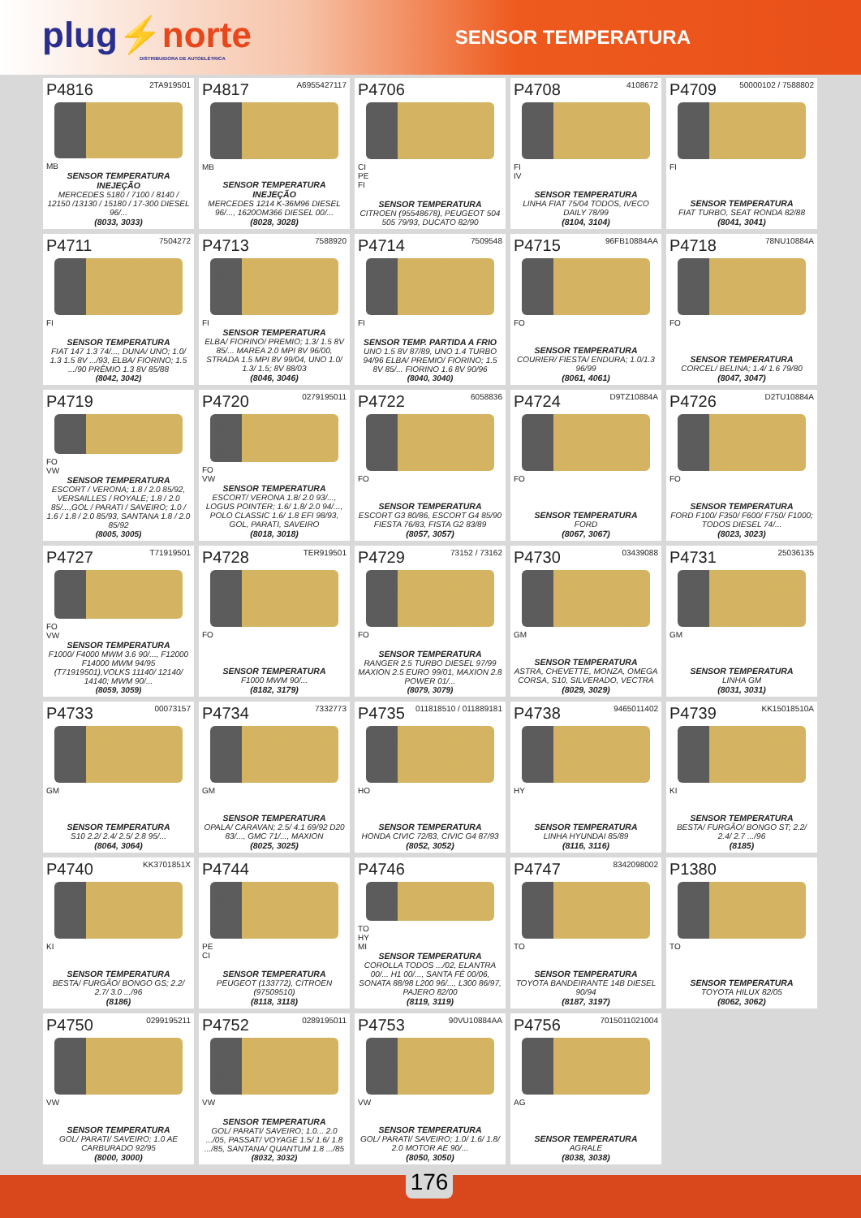plug⚡norte
DISTRIBUIDORA DE AUTOELÉTRICA
SENSOR TEMPERATURA
P4816 2TA919501
MB
SENSOR TEMPERATURA INEJEÇÃO
MERCEDES 5180 / 7100 / 8140 / 12150 /13130 / 15180 / 17-300 DIESEL 96/...
(8033, 3033)
P4817 A6955427117
MB
SENSOR TEMPERATURA INEJEÇÃO
MERCEDES 1214 K-36M96 DIESEL 96/..., 1620OM366 DIESEL 00/...
(8028, 3028)
P4706
CI
PE
FI
SENSOR TEMPERATURA
CITROEN (95548678), PEUGEOT 504 505 79/93, DUCATO 82/90
P4708 4108672
FI
IV
SENSOR TEMPERATURA
LINHA FIAT 75/04 TODOS, IVECO DAILY 78/99
(8104, 3104)
P4709 50000102 / 7588802
FI
SENSOR TEMPERATURA
FIAT TURBO, SEAT RONDA 82/88
(8041, 3041)
P4711 7504272
FI
SENSOR TEMPERATURA
FIAT 147 1.3 74/..., DUNA/ UNO; 1.0/ 1.3 1.5 8V .../93, ELBA/ FIORINO; 1.5 .../90 PRÊMIO 1.3 8V 85/88
(8042, 3042)
P4713 7588920
FI
SENSOR TEMPERATURA
ELBA/ FIORINO/ PREMIO; 1.3/ 1.5 8V 85/... MAREA 2.0 MPI 8V 96/00, STRADA 1.5 MPI 8V 99/04, UNO 1.0/ 1.3/ 1.5; 8V 88/03
(8046, 3046)
P4714 7509548
FI
SENSOR TEMP. PARTIDA A FRIO
UNO 1.5 8V 87/89, UNO 1.4 TURBO 94/96 ELBA/ PREMIO/ FIORINO; 1.5 8V 85/... FIORINO 1.6 8V 90/96
(8040, 3040)
P4715 96FB10884AA
FO
SENSOR TEMPERATURA
COURIER/ FIESTA/ ENDURA; 1.0/1.3 96/99
(8061, 4061)
P4718 78NU10884A
FO
SENSOR TEMPERATURA
CORCEL/ BELINA; 1.4/ 1.6 79/80
(8047, 3047)
P4719
FO
VW
SENSOR TEMPERATURA
ESCORT / VERONA; 1.8 / 2.0 85/92, VERSAILLES / ROYALE; 1.8 / 2.0 85/...,GOL / PARATI / SAVEIRO; 1.0 / 1.6 / 1.8 / 2.0 85/93, SANTANA 1.8 / 2.0 85/92
(8005, 3005)
P4720 0279195011
FO
VW
SENSOR TEMPERATURA
ESCORT/ VERONA 1.8/ 2.0 93/..., LOGUS POINTER; 1.6/ 1.8/ 2.0 94/..., POLO CLASSIC 1.6/ 1.8 EFI 98/93, GOL, PARATI, SAVEIRO
(8018, 3018)
P4722 6058836
FO
SENSOR TEMPERATURA
ESCORT G3 80/86, ESCORT G4 85/90 FIESTA 76/83, FISTA G2 83/89
(8057, 3057)
P4724 D9TZ10884A
FO
SENSOR TEMPERATURA
FORD
(8067, 3067)
P4726 D2TU10884A
FO
SENSOR TEMPERATURA
FORD F100/ F350/ F600/ F750/ F1000; TODOS DIESEL 74/...
(8023, 3023)
P4727 T71919501
FO
VW
SENSOR TEMPERATURA
F1000/ F4000 MWM 3.6 90/..., F12000 F14000 MWM 94/95 (T71919501),VOLKS 11140/ 12140/ 14140; MWM 90/...
(8059, 3059)
P4728 TER919501
FO
SENSOR TEMPERATURA
F1000 MWM 90/...
(8182, 3179)
P4729 73152 / 73162
FO
SENSOR TEMPERATURA
RANGER 2.5 TURBO DIESEL 97/99 MAXION 2.5 EURO 99/01, MAXION 2.8 POWER 01/...
(8079, 3079)
P4730 03439088
GM
SENSOR TEMPERATURA
ASTRA, CHEVETTE, MONZA, OMEGA CORSA, S10, SILVERADO, VECTRA
(8029, 3029)
P4731 25036135
GM
SENSOR TEMPERATURA
LINHA GM
(8031, 3031)
P4733 00073157
GM
SENSOR TEMPERATURA
S10 2.2/ 2.4/ 2.5/ 2.8 95/...
(8064, 3064)
P4734 7332773
GM
SENSOR TEMPERATURA
OPALA/ CARAVAN; 2.5/ 4.1 69/92 D20 83/..., GMC 71/..., MAXION
(8025, 3025)
P4735 011818510 / 011889181
HO
SENSOR TEMPERATURA
HONDA CIVIC 72/83, CIVIC G4 87/93
(8052, 3052)
P4738 9465011402
HY
SENSOR TEMPERATURA
LINHA HYUNDAI 85/89
(8116, 3116)
P4739 KK15018510A
KI
SENSOR TEMPERATURA
BESTA/ FURGÃO/ BONGO ST; 2.2/ 2.4/ 2.7 .../96
(8185)
P4740 KK3701851X
KI
SENSOR TEMPERATURA
BESTA/ FURGÃO/ BONGO GS; 2.2/ 2.7/ 3.0 .../96
(8186)
P4744
PE
CI
SENSOR TEMPERATURA
PEUGEOT (133772), CITROEN (97509510)
(8118, 3118)
P4746
TO
HY
MI
SENSOR TEMPERATURA
COROLLA TODOS .../02, ELANTRA 00/... H1 00/..., SANTA FÉ 00/06, SONATA 88/98 L200 96/..., L300 86/97, PAJERO 82/00
(8119, 3119)
P4747 8342098002
TO
SENSOR TEMPERATURA
TOYOTA BANDEIRANTE 14B DIESEL 90/94
(8187, 3197)
P1380
TO
SENSOR TEMPERATURA
TOYOTA HILUX 82/05
(8062, 3062)
P4750 0299195211
VW
SENSOR TEMPERATURA
GOL/ PARATI/ SAVEIRO; 1.0 AE CARBURADO 92/95
(8000, 3000)
P4752 0289195011
VW
SENSOR TEMPERATURA
GOL/ PARATI/ SAVEIRO; 1.0... 2.0 .../05, PASSAT/ VOYAGE 1.5/ 1.6/ 1.8 .../85, SANTANA/ QUANTUM 1.8 .../85
(8032, 3032)
P4753 90VU10884AA
VW
SENSOR TEMPERATURA
GOL/ PARATI/ SAVEIRO; 1.0/ 1.6/ 1.8/ 2.0 MOTOR AE 90/...
(8050, 3050)
P4756 7015011021004
AG
SENSOR TEMPERATURA
AGRALE
(8038, 3038)
176